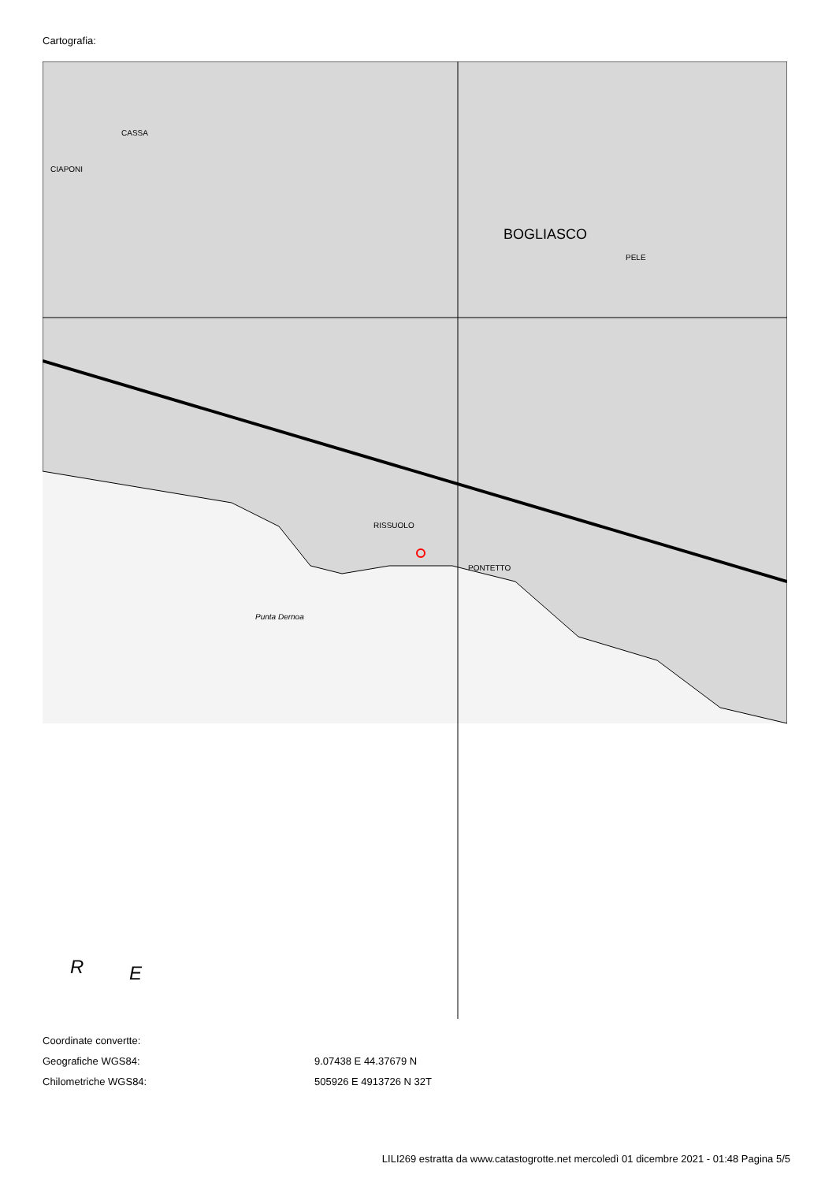Cartografia:
BOGLIASCO
RISSUOLO
PONTETTO
CIAPONI
CASSA
PELE
Punta Dernoa
R
E
Coordinate convertte:
Geografiche WGS84: 9.07438 E 44.37679 N
Chilometriche WGS84: 505926 E 4913726 N 32T
LILI269 estratta da www.catastogrotte.net mercoledì 01 dicembre 2021 - 01:48 Pagina 5/5